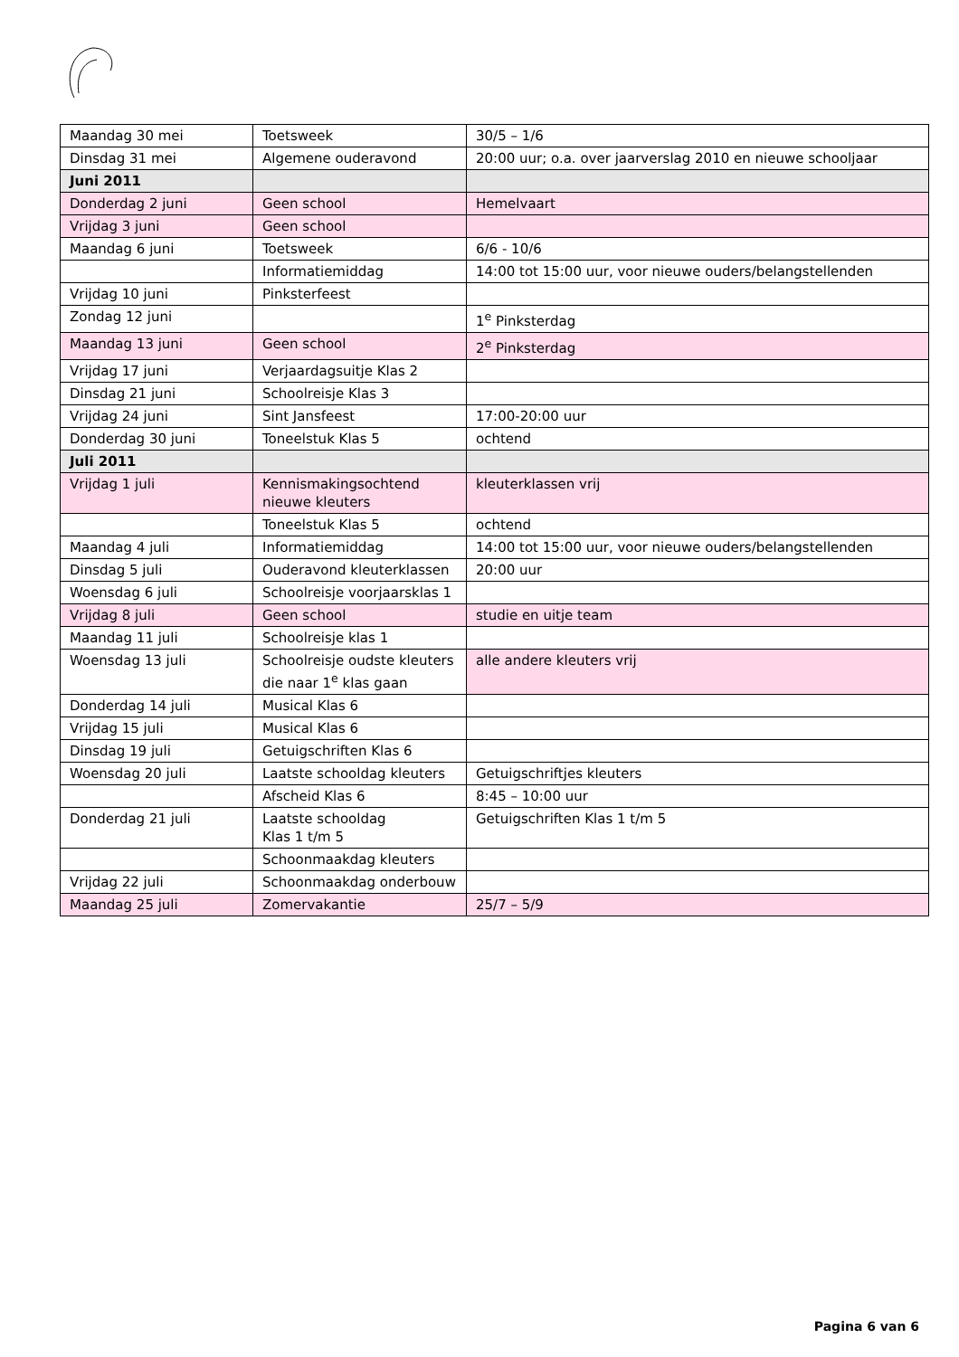| Maandag 30 mei | Toetsweek | 30/5 – 1/6 |
| Dinsdag 31 mei | Algemene ouderavond | 20:00 uur; o.a. over jaarverslag 2010 en nieuwe schooljaar |
| Juni 2011 | | |
| Donderdag 2 juni | Geen school | Hemelvaart |
| Vrijdag 3 juni | Geen school | |
| Maandag 6 juni | Toetsweek | 6/6 - 10/6 |
| | Informatiemiddag | 14:00 tot 15:00 uur, voor nieuwe ouders/belangstellenden |
| Vrijdag 10 juni | Pinksterfeest | |
| Zondag 12 juni | | 1<sup>e</sup> Pinksterdag |
| Maandag 13 juni | Geen school | 2<sup>e</sup> Pinksterdag |
| Vrijdag 17 juni | Verjaardagsuitje Klas 2 | |
| Dinsdag 21 juni | Schoolreisje Klas 3 | |
| Vrijdag 24 juni | Sint Jansfeest | 17:00-20:00 uur |
| Donderdag 30 juni | Toneelstuk Klas 5 | ochtend |
| Juli 2011 | | |
| Vrijdag 1 juli | Kennismakingsochtend nieuwe kleuters | kleuterklassen vrij |
| | Toneelstuk Klas 5 | ochtend |
| Maandag 4 juli | Informatiemiddag | 14:00 tot 15:00 uur, voor nieuwe ouders/belangstellenden |
| Dinsdag 5 juli | Ouderavond kleuterklassen | 20:00 uur |
| Woensdag 6 juli | Schoolreisje voorjaarsklas 1 | |
| Vrijdag 8 juli | Geen school | studie en uitje team |
| Maandag 11 juli | Schoolreisje klas 1 | |
| Woensdag 13 juli | Schoolreisje oudste kleuters die naar 1<sup>e</sup> klas gaan | alle andere kleuters vrij |
| Donderdag 14 juli | Musical Klas 6 | |
| Vrijdag 15 juli | Musical Klas 6 | |
| Dinsdag 19 juli | Getuigschriften Klas 6 | |
| Woensdag 20 juli | Laatste schooldag kleuters | Getuigschriftjes kleuters |
| | Afscheid Klas 6 | 8:45 – 10:00 uur |
| Donderdag 21 juli | Laatste schooldag Klas 1 t/m 5 | Getuigschriften Klas 1 t/m 5 |
| | Schoonmaakdag kleuters | |
| Vrijdag 22 juli | Schoonmaakdag onderbouw | |
| Maandag 25 juli | Zomervakantie | 25/7 – 5/9 |
Pagina 6 van 6